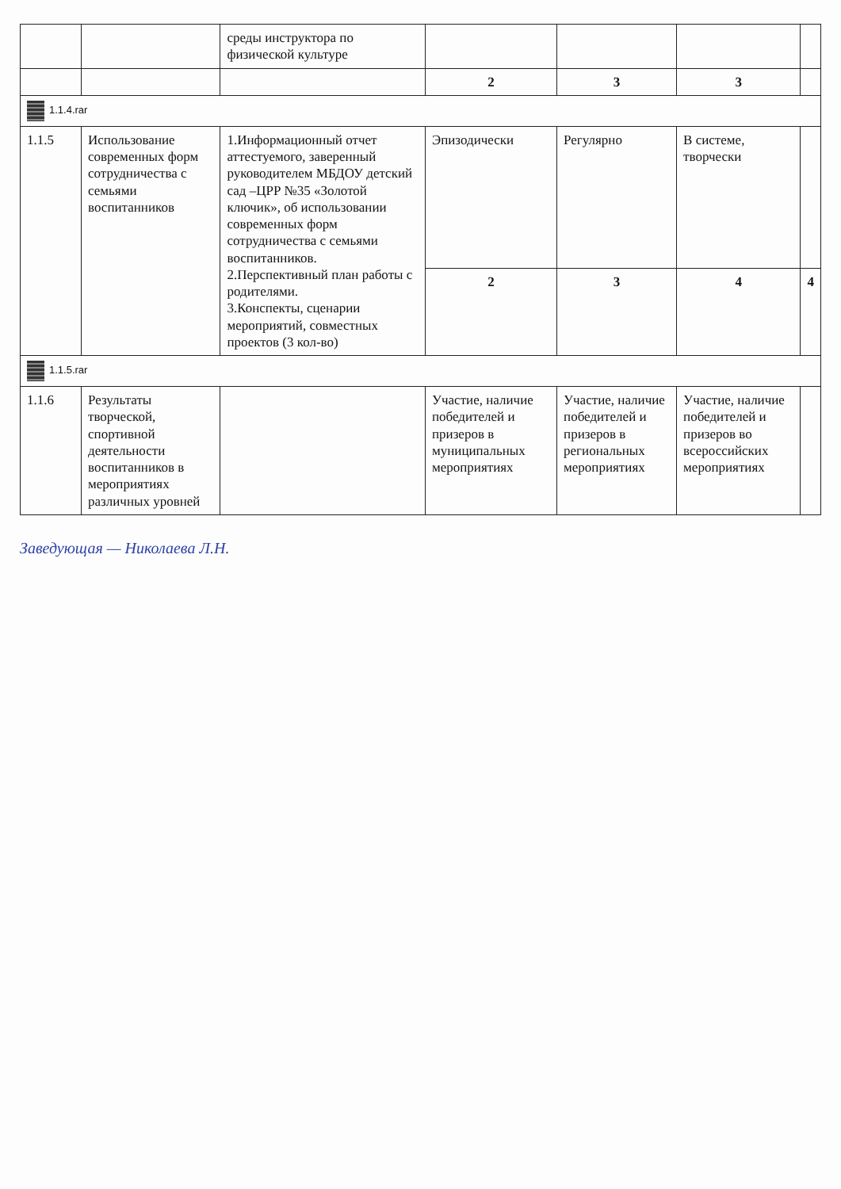| | | среды инструктора по физической культуре | | | | |
| | | | 2 | 3 | 3 | |
| 1.1.4.rar | | | | | | |
| 1.1.5 | Использование современных форм сотрудничества с семьями воспитанников | 1.Информационный отчет аттестуемого, заверенный руководителем МБДОУ детский сад –ЦРР №35 «Золотой ключик», об использовании современных форм сотрудничества с семьями воспитанников. 2.Перспективный план работы с родителями. 3.Конспекты, сценарии мероприятий, совместных проектов (3 кол-во) | Эпизодически | Регулярно | В системе, творчески | |
| | | | 2 | 3 | 4 | 4 |
| 1.1.5.rar | | | | | | |
| 1.1.6 | Результаты творческой, спортивной деятельности воспитанников в мероприятиях различных уровней | | Участие, наличие победителей и призеров в муниципальных мероприятиях | Участие, наличие победителей и призеров в региональных мероприятиях | Участие, наличие победителей и призеров во всероссийских мероприятиях | |
Заведующая — Николаева Л.Н.